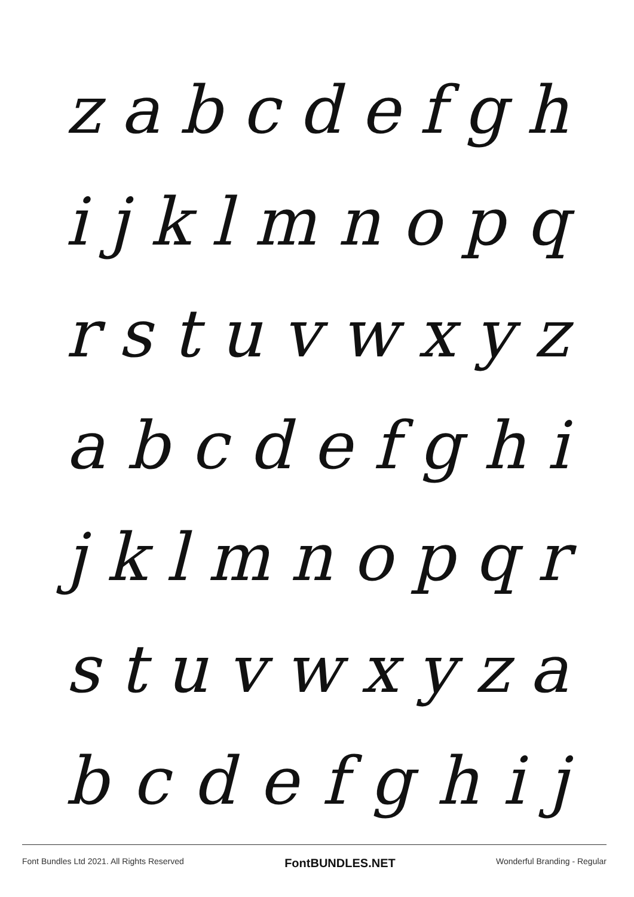zabcdefgh
ijklmnopq
rstuvwxyz
abcdefghi
jklmnopqr
stuvwxyza
bcdefghij
Font Bundles Ltd 2021. All Rights Reserved FontBUNDLES.NET Wonderful Branding - Regular